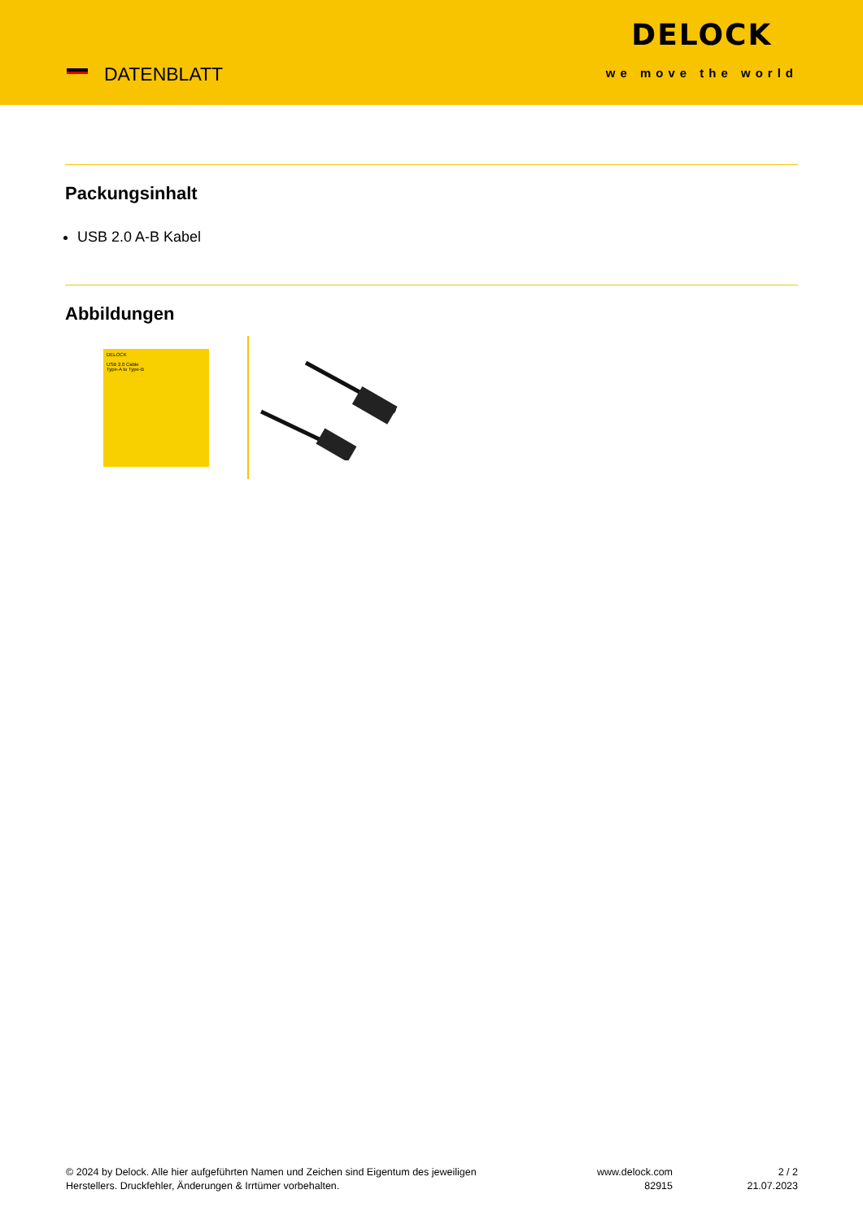DATENBLATT
DELOCK
we move the world
Packungsinhalt
USB 2.0 A-B Kabel
Abbildungen
DELOCK
USB 2.0 Cable
Type-A to Type-B
© 2024 by Delock. Alle hier aufgeführten Namen und Zeichen sind Eigentum des jeweiligen
Herstellers. Druckfehler, Änderungen & Irrtümer vorbehalten.
www.delock.com
82915
2 / 2
21.07.2023